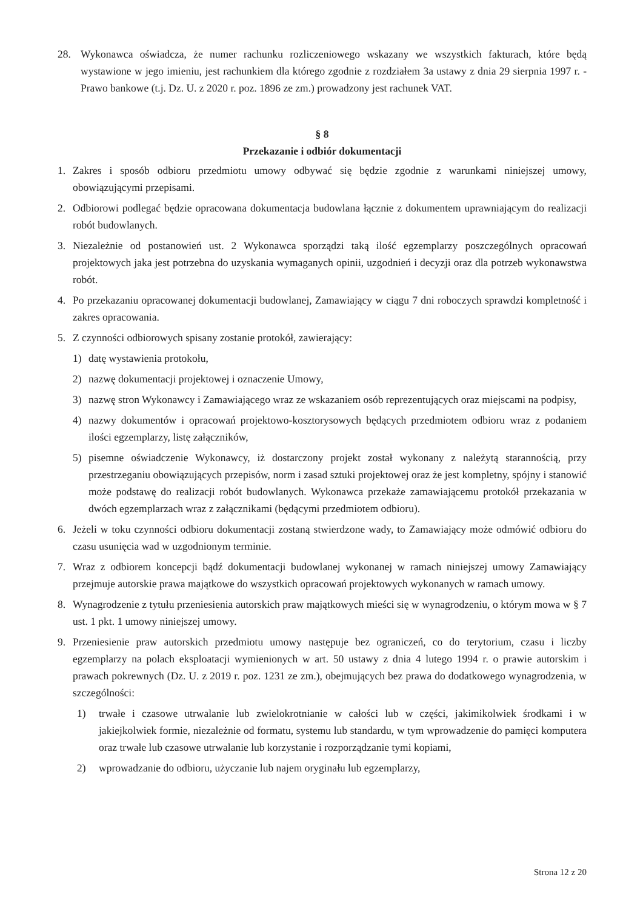28. Wykonawca oświadcza, że numer rachunku rozliczeniowego wskazany we wszystkich fakturach, które będą wystawione w jego imieniu, jest rachunkiem dla którego zgodnie z rozdziałem 3a ustawy z dnia 29 sierpnia 1997 r. - Prawo bankowe (t.j. Dz. U. z 2020 r. poz. 1896 ze zm.) prowadzony jest rachunek VAT.
§ 8
Przekazanie i odbiór dokumentacji
1. Zakres i sposób odbioru przedmiotu umowy odbywać się będzie zgodnie z warunkami niniejszej umowy, obowiązującymi przepisami.
2. Odbiorowi podlegać będzie opracowana dokumentacja budowlana łącznie z dokumentem uprawniającym do realizacji robót budowlanych.
3. Niezależnie od postanowień ust. 2 Wykonawca sporządzi taką ilość egzemplarzy poszczególnych opracowań projektowych jaka jest potrzebna do uzyskania wymaganych opinii, uzgodnień i decyzji oraz dla potrzeb wykonawstwa robót.
4. Po przekazaniu opracowanej dokumentacji budowlanej, Zamawiający w ciągu 7 dni roboczych sprawdzi kompletność i zakres opracowania.
5. Z czynności odbiorowych spisany zostanie protokół, zawierający:
1) datę wystawienia protokołu,
2) nazwę dokumentacji projektowej i oznaczenie Umowy,
3) nazwę stron Wykonawcy i Zamawiającego wraz ze wskazaniem osób reprezentujących oraz miejscami na podpisy,
4) nazwy dokumentów i opracowań projektowo-kosztorysowych będących przedmiotem odbioru wraz z podaniem ilości egzemplarzy, listę załączników,
5) pisemne oświadczenie Wykonawcy, iż dostarczony projekt został wykonany z należytą starannością, przy przestrzeganiu obowiązujących przepisów, norm i zasad sztuki projektowej oraz że jest kompletny, spójny i stanowić może podstawę do realizacji robót budowlanych. Wykonawca przekaże zamawiającemu protokół przekazania w dwóch egzemplarzach wraz z załącznikami (będącymi przedmiotem odbioru).
6. Jeżeli w toku czynności odbioru dokumentacji zostaną stwierdzone wady, to Zamawiający może odmówić odbioru do czasu usunięcia wad w uzgodnionym terminie.
7. Wraz z odbiorem koncepcji bądź dokumentacji budowlanej wykonanej w ramach niniejszej umowy Zamawiający przejmuje autorskie prawa majątkowe do wszystkich opracowań projektowych wykonanych w ramach umowy.
8. Wynagrodzenie z tytułu przeniesienia autorskich praw majątkowych mieści się w wynagrodzeniu, o którym mowa w § 7 ust. 1 pkt. 1 umowy niniejszej umowy.
9. Przeniesienie praw autorskich przedmiotu umowy następuje bez ograniczeń, co do terytorium, czasu i liczby egzemplarzy na polach eksploatacji wymienionych w art. 50 ustawy z dnia 4 lutego 1994 r. o prawie autorskim i prawach pokrewnych (Dz. U. z 2019 r. poz. 1231 ze zm.), obejmujących bez prawa do dodatkowego wynagrodzenia, w szczególności:
1) trwałe i czasowe utrwalanie lub zwielokrotnianie w całości lub w części, jakimikolwiek środkami i w jakiejkolwiek formie, niezależnie od formatu, systemu lub standardu, w tym wprowadzenie do pamięci komputera oraz trwałe lub czasowe utrwalanie lub korzystanie i rozporządzanie tymi kopiami,
2) wprowadzanie do odbioru, użyczanie lub najem oryginału lub egzemplarzy,
Strona 12 z 20